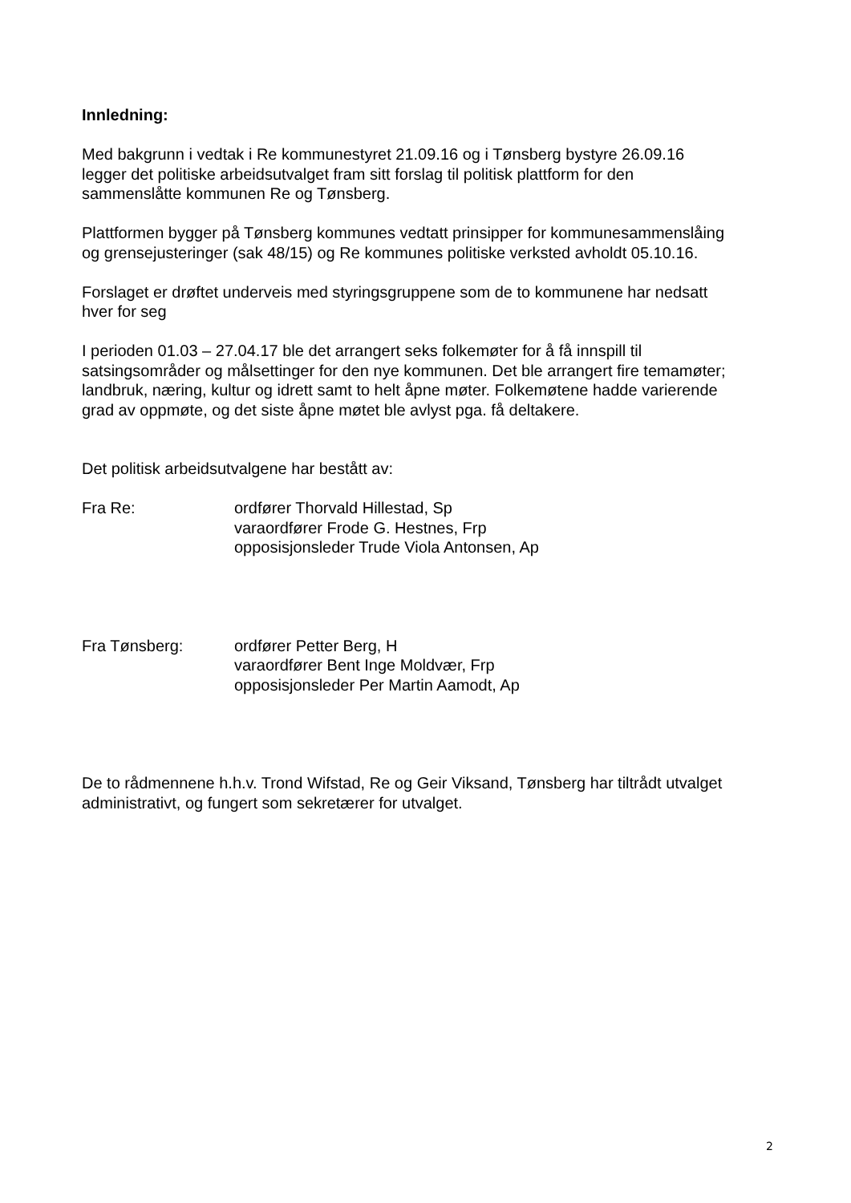Innledning:
Med bakgrunn i vedtak i Re kommunestyret 21.09.16 og i Tønsberg bystyre 26.09.16
legger det politiske arbeidsutvalget fram sitt forslag til politisk plattform for den
sammenslåtte kommunen Re og Tønsberg.
Plattformen bygger på Tønsberg kommunes vedtatt prinsipper for kommunesammenslåing
og grensejusteringer (sak 48/15) og Re kommunes politiske verksted avholdt 05.10.16.
Forslaget er drøftet underveis med styringsgruppene som de to kommunene har nedsatt
hver for seg
I perioden 01.03 – 27.04.17 ble det arrangert seks folkemøter for å få innspill til
satsingsområder og målsettinger for den nye kommunen. Det ble arrangert fire temamøter;
landbruk, næring, kultur og idrett samt to helt åpne møter. Folkemøtene hadde varierende
grad av oppmøte, og det siste åpne møtet ble avlyst pga. få deltakere.
Det politisk arbeidsutvalgene har bestått av:
Fra Re: ordfører Thorvald Hillestad, Sp
varaordfører Frode G. Hestnes, Frp
opposisjonsleder Trude Viola Antonsen, Ap
Fra Tønsberg: ordfører Petter Berg, H
varaordfører Bent Inge Moldvær, Frp
opposisjonsleder Per Martin Aamodt, Ap
De to rådmennene h.h.v. Trond Wifstad, Re og Geir Viksand, Tønsberg har tiltrådt utvalget
administrativt, og fungert som sekretærer for utvalget.
2